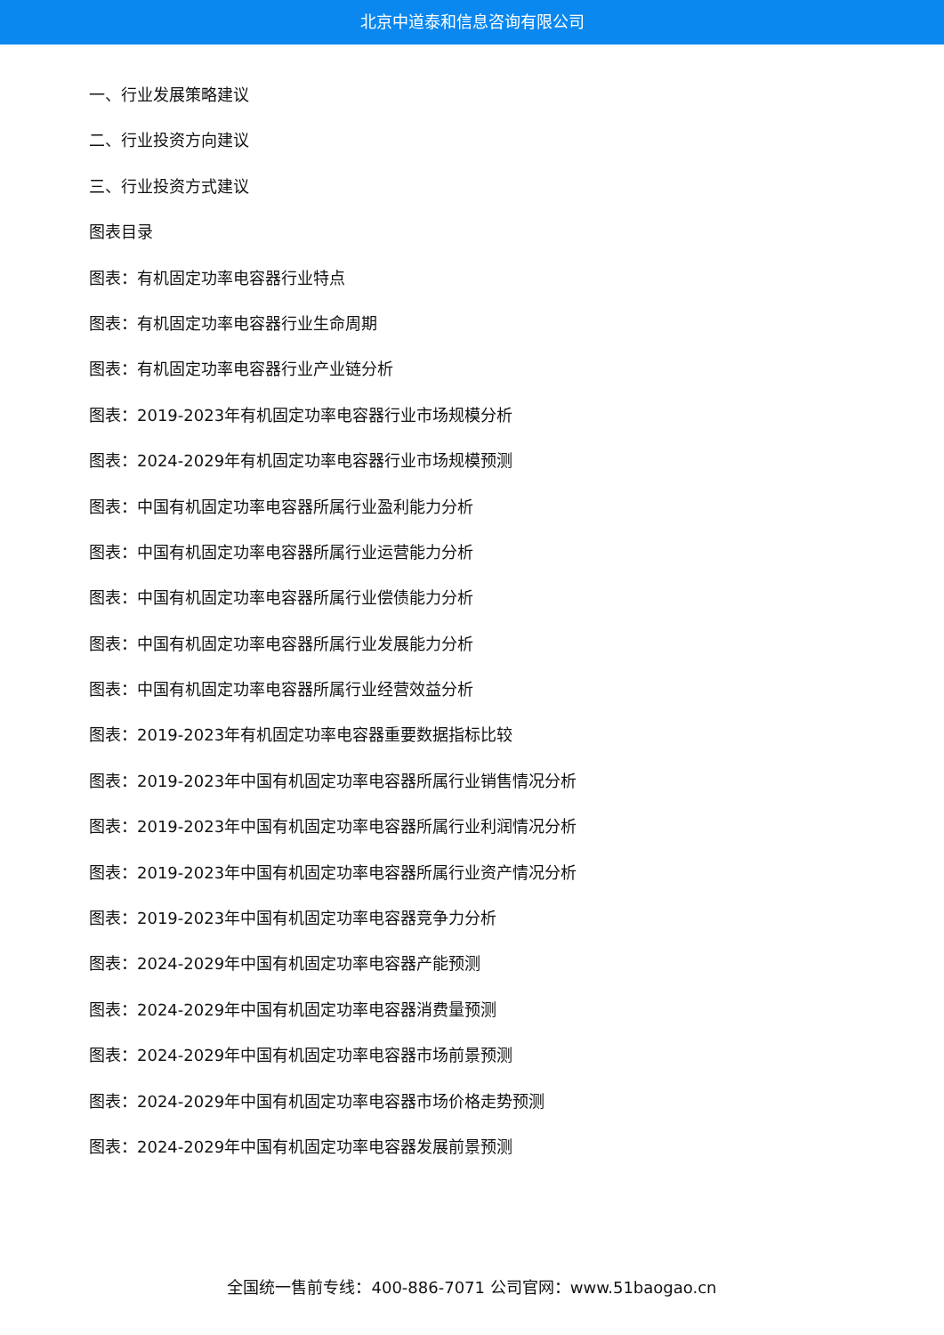北京中道泰和信息咨询有限公司
一、行业发展策略建议
二、行业投资方向建议
三、行业投资方式建议
图表目录
图表：有机固定功率电容器行业特点
图表：有机固定功率电容器行业生命周期
图表：有机固定功率电容器行业产业链分析
图表：2019-2023年有机固定功率电容器行业市场规模分析
图表：2024-2029年有机固定功率电容器行业市场规模预测
图表：中国有机固定功率电容器所属行业盈利能力分析
图表：中国有机固定功率电容器所属行业运营能力分析
图表：中国有机固定功率电容器所属行业偿债能力分析
图表：中国有机固定功率电容器所属行业发展能力分析
图表：中国有机固定功率电容器所属行业经营效益分析
图表：2019-2023年有机固定功率电容器重要数据指标比较
图表：2019-2023年中国有机固定功率电容器所属行业销售情况分析
图表：2019-2023年中国有机固定功率电容器所属行业利润情况分析
图表：2019-2023年中国有机固定功率电容器所属行业资产情况分析
图表：2019-2023年中国有机固定功率电容器竞争力分析
图表：2024-2029年中国有机固定功率电容器产能预测
图表：2024-2029年中国有机固定功率电容器消费量预测
图表：2024-2029年中国有机固定功率电容器市场前景预测
图表：2024-2029年中国有机固定功率电容器市场价格走势预测
图表：2024-2029年中国有机固定功率电容器发展前景预测
全国统一售前专线：400-886-7071 公司官网：www.51baogao.cn